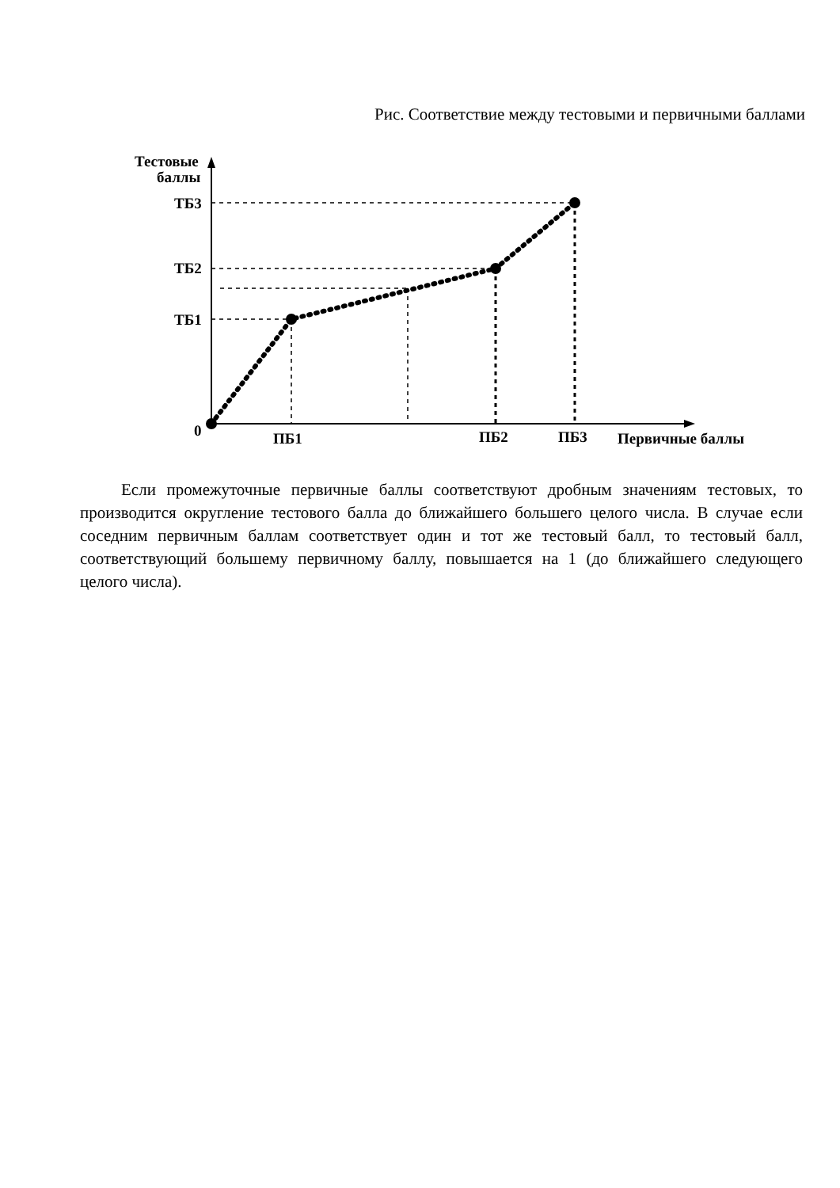Рис. Соответствие между тестовыми и первичными баллами
Тестовые
баллы
ТБ3
ТБ2
ТБ1
0
ПБ1
ПБ2
ПБ3
Первичные баллы
Если промежуточные первичные баллы соответствуют дробным значениям тестовых, то производится округление тестового балла до ближайшего большего целого числа. В случае если соседним первичным баллам соответствует один и тот же тестовый балл, то тестовый балл, соответствующий большему первичному баллу, повышается на 1 (до ближайшего следующего целого числа).